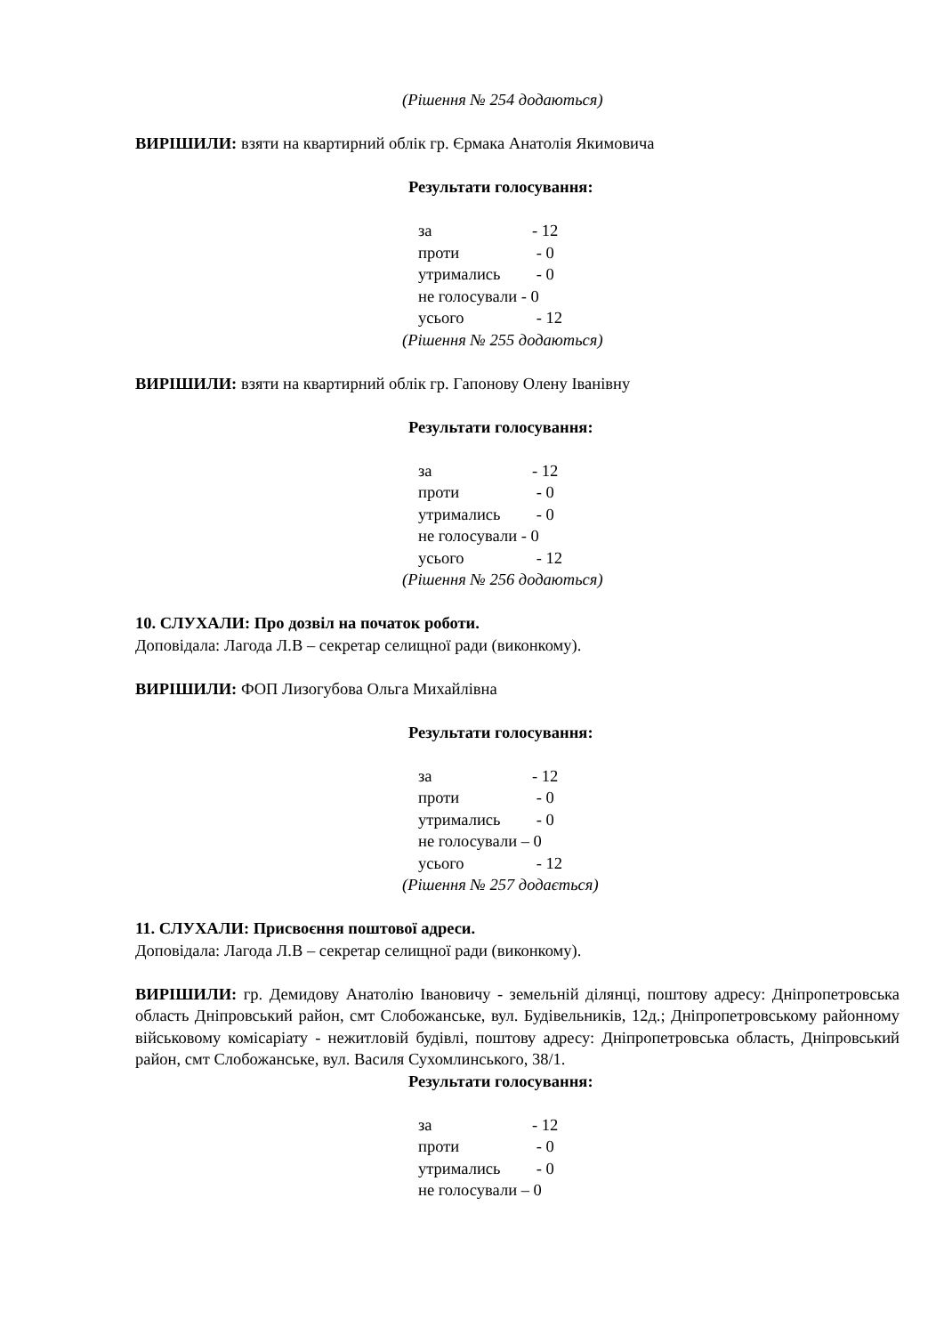(Рішення № 254 додаються)
ВИРІШИЛИ: взяти на квартирний облік гр. Єрмака Анатолія Якимовича
Результати голосування:
за - 12
проти - 0
утримались - 0
не голосували - 0
усього - 12
(Рішення № 255 додаються)
ВИРІШИЛИ: взяти на квартирний облік гр. Гапонову Олену Іванівну
Результати голосування:
за - 12
проти - 0
утримались - 0
не голосували - 0
усього - 12
(Рішення № 256 додаються)
10. СЛУХАЛИ: Про дозвіл на початок роботи.
Доповідала: Лагода Л.В – секретар селищної ради (виконкому).
ВИРІШИЛИ: ФОП Лизогубова Ольга Михайлівна
Результати голосування:
за - 12
проти - 0
утримались - 0
не голосували – 0
усього - 12
(Рішення № 257 додається)
11. СЛУХАЛИ: Присвоєння поштової адреси.
Доповідала: Лагода Л.В – секретар селищної ради (виконкому).
ВИРІШИЛИ: гр. Демидову Анатолію Івановичу - земельній ділянці, поштову адресу: Дніпропетровська область Дніпровський район, смт Слобожанське, вул. Будівельників, 12д.; Дніпропетровському районному військовому комісаріату - нежитловій будівлі, поштову адресу: Дніпропетровська область, Дніпровський район, смт Слобожанське, вул. Василя Сухомлинського, 38/1.
Результати голосування:
за - 12
проти - 0
утримались - 0
не голосували – 0